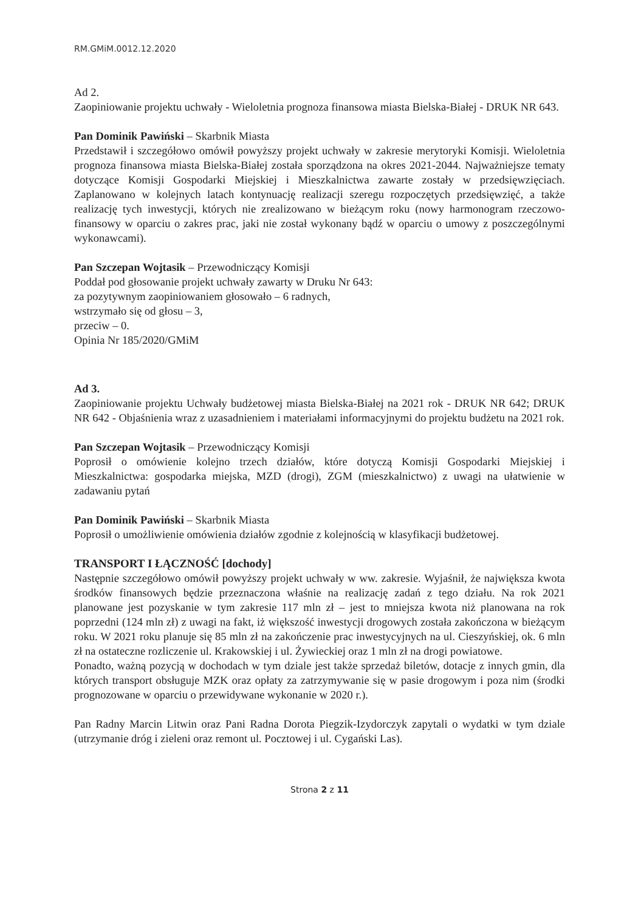RM.GMiM.0012.12.2020
Ad 2.
Zaopiniowanie projektu uchwały - Wieloletnia prognoza finansowa miasta Bielska-Białej - DRUK NR 643.
Pan Dominik Pawiński – Skarbnik Miasta
Przedstawił i szczegółowo omówił powyższy projekt uchwały w zakresie merytoryki Komisji. Wieloletnia prognoza finansowa miasta Bielska-Białej została sporządzona na okres 2021-2044. Najważniejsze tematy dotyczące Komisji Gospodarki Miejskiej i Mieszkalnictwa zawarte zostały w przedsięwzięciach. Zaplanowano w kolejnych latach kontynuację realizacji szeregu rozpoczętych przedsięwzięć, a także realizację tych inwestycji, których nie zrealizowano w bieżącym roku (nowy harmonogram rzeczowo-finansowy w oparciu o zakres prac, jaki nie został wykonany bądź w oparciu o umowy z poszczególnymi wykonawcami).
Pan Szczepan Wojtasik – Przewodniczący Komisji
Poddał pod głosowanie projekt uchwały zawarty w Druku Nr 643:
za pozytywnym zaopiniowaniem głosowało – 6 radnych,
wstrzymało się od głosu – 3,
przeciw – 0.
Opinia Nr 185/2020/GMiM
Ad 3.
Zaopiniowanie projektu Uchwały budżetowej miasta Bielska-Białej na 2021 rok - DRUK NR 642; DRUK NR 642 - Objaśnienia wraz z uzasadnieniem i materiałami informacyjnymi do projektu budżetu na 2021 rok.
Pan Szczepan Wojtasik – Przewodniczący Komisji
Poprosił o omówienie kolejno trzech działów, które dotyczą Komisji Gospodarki Miejskiej i Mieszkalnictwa: gospodarka miejska, MZD (drogi), ZGM (mieszkalnictwo) z uwagi na ułatwienie w zadawaniu pytań
Pan Dominik Pawiński – Skarbnik Miasta
Poprosił o umożliwienie omówienia działów zgodnie z kolejnością w klasyfikacji budżetowej.
TRANSPORT I ŁĄCZNOŚĆ [dochody]
Następnie szczegółowo omówił powyższy projekt uchwały w ww. zakresie. Wyjaśnił, że największa kwota środków finansowych będzie przeznaczona właśnie na realizację zadań z tego działu. Na rok 2021 planowane jest pozyskanie w tym zakresie 117 mln zł – jest to mniejsza kwota niż planowana na rok poprzedni (124 mln zł) z uwagi na fakt, iż większość inwestycji drogowych została zakończona w bieżącym roku. W 2021 roku planuje się 85 mln zł na zakończenie prac inwestycyjnych na ul. Cieszyńskiej, ok. 6 mln zł na ostateczne rozliczenie ul. Krakowskiej i ul. Żywieckiej oraz 1 mln zł na drogi powiatowe.
Ponadto, ważną pozycją w dochodach w tym dziale jest także sprzedaż biletów, dotacje z innych gmin, dla których transport obsługuje MZK oraz opłaty za zatrzymywanie się w pasie drogowym i poza nim (środki prognozowane w oparciu o przewidywane wykonanie w 2020 r.).
Pan Radny Marcin Litwin oraz Pani Radna Dorota Piegzik-Izydorczyk zapytali o wydatki w tym dziale (utrzymanie dróg i zieleni oraz remont ul. Pocztowej i ul. Cygański Las).
Strona 2 z 11